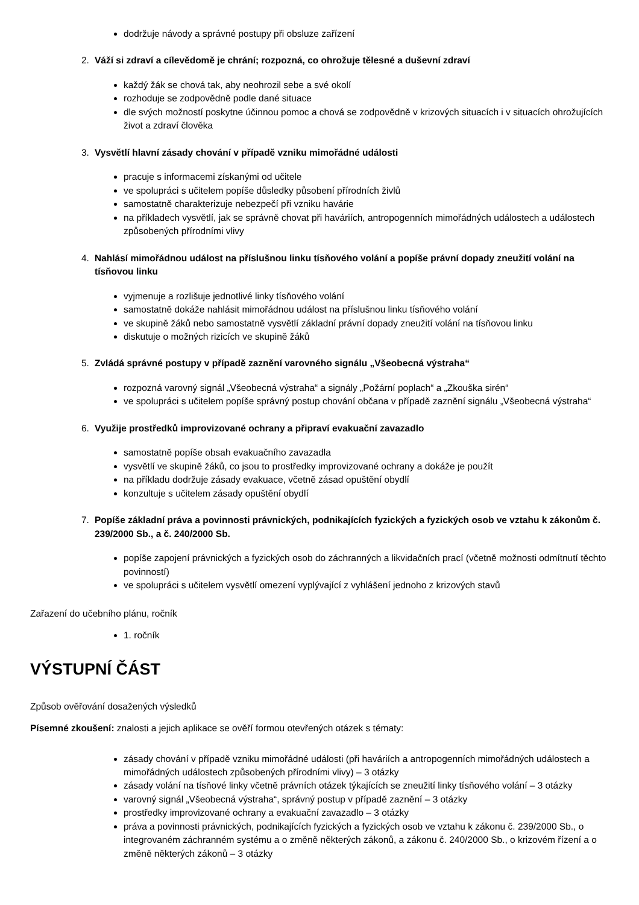dodržuje návody a správné postupy při obsluze zařízení
2. Váží si zdraví a cílevědomě je chrání; rozpozná, co ohrožuje tělesné a duševní zdraví
každý žák se chová tak, aby neohrozil sebe a své okolí
rozhoduje se zodpovědně podle dané situace
dle svých možností poskytne účinnou pomoc a chová se zodpovědně v krizových situacích i v situacích ohrožujících život a zdraví člověka
3. Vysvětlí hlavní zásady chování v případě vzniku mimořádné události
pracuje s informacemi získanými od učitele
ve spolupráci s učitelem popíše důsledky působení přírodních živlů
samostatně charakterizuje nebezpečí při vzniku havárie
na příkladech vysvětlí, jak se správně chovat při haváriích, antropogenních mimořádných událostech a událostech způsobených přírodními vlivy
4. Nahlásí mimořádnou událost na příslušnou linku tísňového volání a popíše právní dopady zneužití volání na tísňovou linku
vyjmenuje a rozlišuje jednotlivé linky tísňového volání
samostatně dokáže nahlásit mimořádnou událost na příslušnou linku tísňového volání
ve skupině žáků nebo samostatně vysvětlí základní právní dopady zneužití volání na tísňovou linku
diskutuje o možných rizicích ve skupině žáků
5. Zvládá správné postupy v případě zaznění varovného signálu „Všeobecná výstraha“
rozpozná varovný signál „Všeobecná výstraha“ a signály „Požární poplach“ a „Zkouška sirén“
ve spolupráci s učitelem popíše správný postup chování občana v případě zaznění signálu „Všeobecná výstraha“
6. Využije prostředků improvizované ochrany a připraví evakuační zavazadlo
samostatně popíše obsah evakuačního zavazadla
vysvětlí ve skupině žáků, co jsou to prostředky improvizované ochrany a dokáže je použít
na příkladu dodržuje zásady evakuace, včetně zásad opuštění obydlí
konzultuje s učitelem zásady opuštění obydlí
7. Popíše základní práva a povinnosti právnických, podnikajících fyzických a fyzických osob ve vztahu k zákonům č. 239/2000 Sb., a č. 240/2000 Sb.
popíše zapojení právnických a fyzických osob do záchranných a likvidačních prací (včetně možnosti odmítnutí těchto povinností)
ve spolupráci s učitelem vysvětlí omezení vyplývající z vyhlášení jednoho z krizových stavů
Zařazení do učebního plánu, ročník
1. ročník
VÝSTUPNÍ ČÁST
Způsob ověřování dosažených výsledků
Písemné zkoušení: znalosti a jejich aplikace se ověří formou otevřených otázek s tématy:
zásady chování v případě vzniku mimořádné události (při haváriích a antropogenních mimořádných událostech a mimořádných událostech způsobených přírodními vlivy) – 3 otázky
zásady volání na tísňové linky včetně právních otázek týkajících se zneužití linky tísňového volání – 3 otázky
varovný signál „Všeobecná výstraha“, správný postup v případě zaznění – 3 otázky
prostředky improvizované ochrany a evakuační zavazadlo – 3 otázky
práva a povinnosti právnických, podnikajících fyzických a fyzických osob ve vztahu k zákonu č. 239/2000 Sb., o integrovaném záchranném systému a o změně některých zákonů, a zákonu č. 240/2000 Sb., o krizovém řízení a o změně některých zákonů – 3 otázky